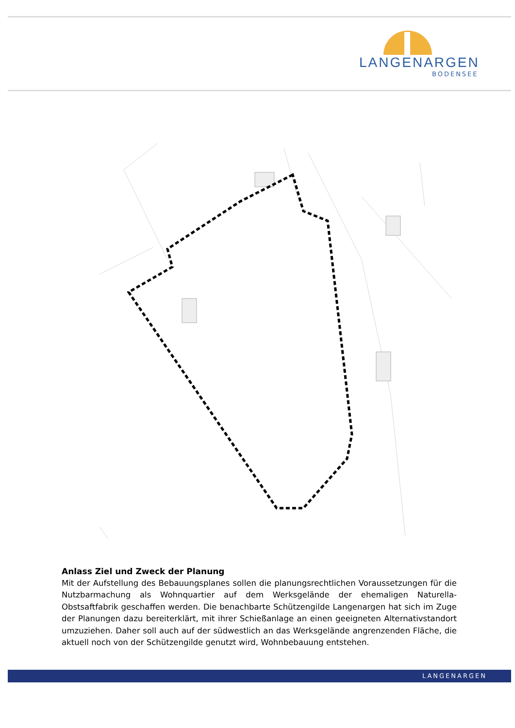LANGENARGEN
BODENSEE
Anlass Ziel und Zweck der Planung
Mit der Aufstellung des Bebauungsplanes sollen die planungsrechtlichen Voraussetzungen für die Nutzbarmachung als Wohnquartier auf dem Werksgelände der ehemaligen Naturella-Obstsaftfabrik geschaffen werden. Die benachbarte Schützengilde Langenargen hat sich im Zuge der Planungen dazu bereiterklärt, mit ihrer Schießanlage an einen geeigneten Alternativstandort umzuziehen. Daher soll auch auf der südwestlich an das Werksgelände angrenzenden Fläche, die aktuell noch von der Schützengilde genutzt wird, Wohnbebauung entstehen.
LANGENARGEN